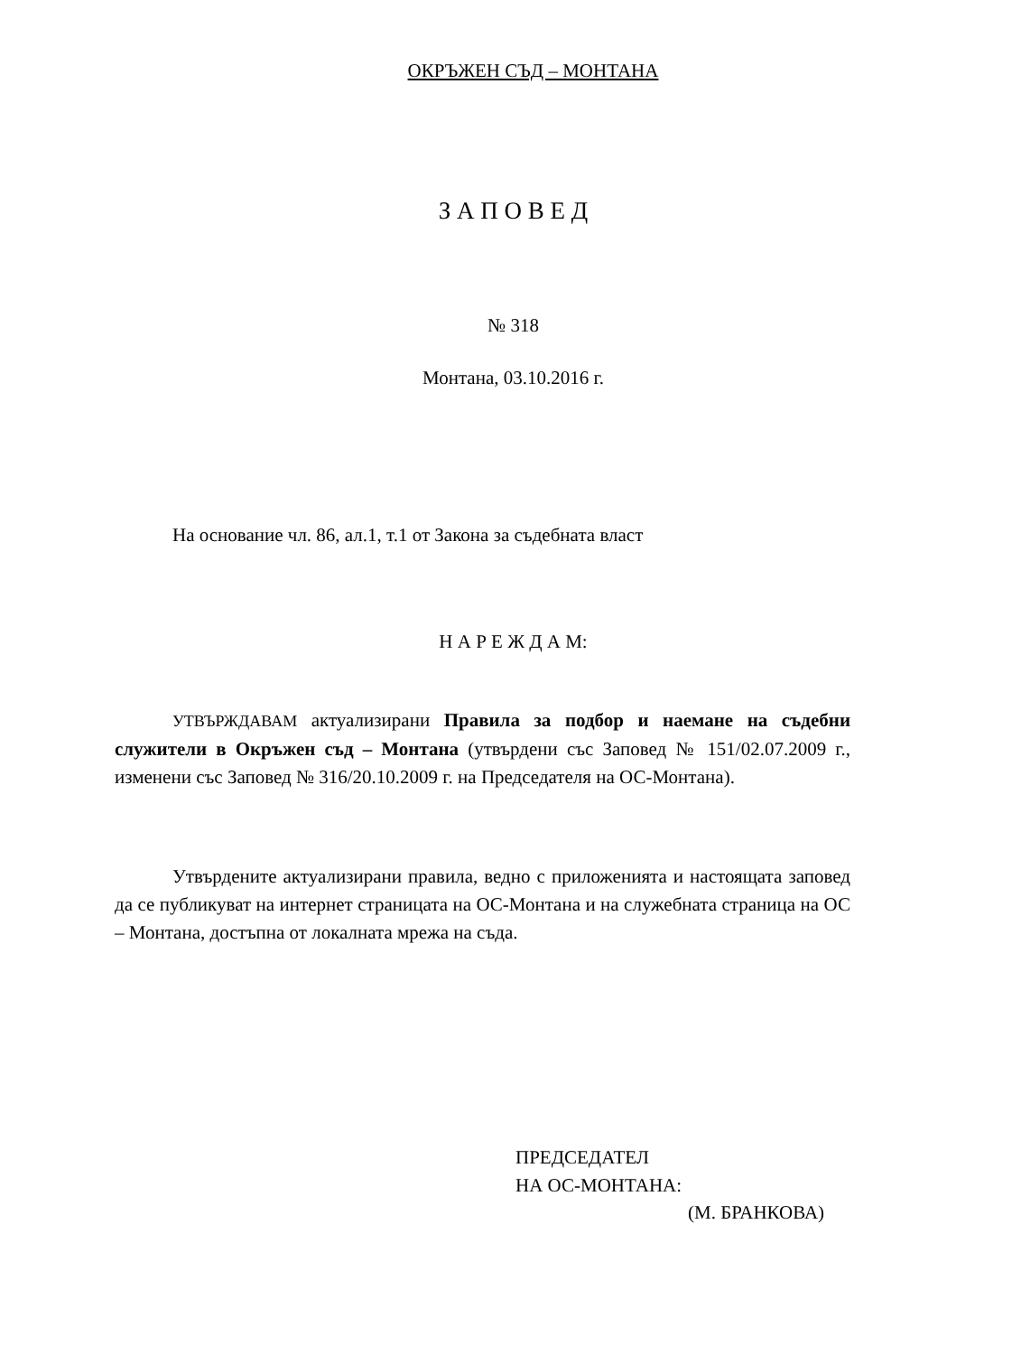ОКРЪЖЕН СЪД – МОНТАНА
З А П О В Е Д
№ 318
Монтана, 03.10.2016 г.
На основание чл. 86, ал.1, т.1 от Закона за съдебната власт
Н А Р Е Ж Д А М:
УТВЪРЖДАВАМ актуализирани Правила за подбор и наемане на съдебни служители в Окръжен съд – Монтана (утвърдени със Заповед № 151/02.07.2009 г., изменени със Заповед № 316/20.10.2009 г. на Председателя на ОС-Монтана).
Утвърдените актуализирани правила, ведно с приложенията и настоящата заповед да се публикуват на интернет страницата на ОС-Монтана и на служебната страница на ОС – Монтана, достъпна от локалната мрежа на съда.
ПРЕДСЕДАТЕЛ
НА ОС-МОНТАНА:
(М. БРАНКОВА)